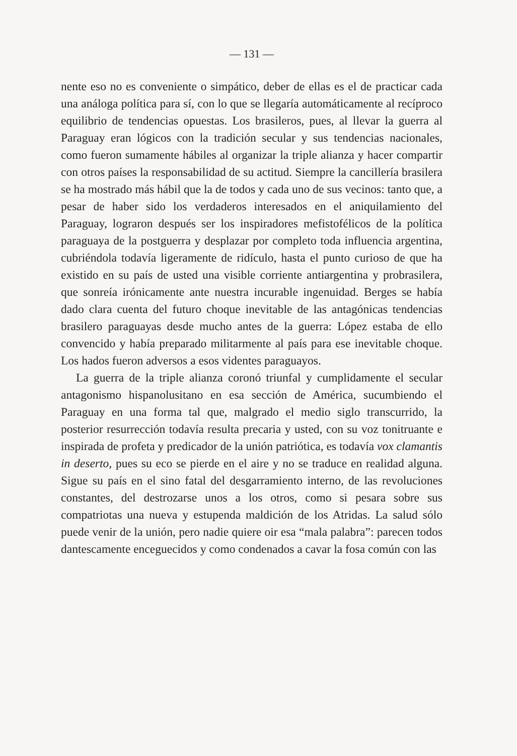— 131 —
nente eso no es conveniente o simpático, deber de ellas es el de practicar cada una análoga política para sí, con lo que se llegaría automáticamente al recíproco equilibrio de tendencias opuestas. Los brasileros, pues, al llevar la guerra al Paraguay eran lógicos con la tradición secular y sus tendencias nacionales, como fueron sumamente hábiles al organizar la triple alianza y hacer compartir con otros países la responsabilidad de su actitud. Siempre la cancillería brasilera se ha mostrado más hábil que la de todos y cada uno de sus vecinos: tanto que, a pesar de haber sido los verdaderos interesados en el aniquilamiento del Paraguay, lograron después ser los inspiradores mefistofélicos de la política paraguaya de la postguerra y desplazar por completo toda influencia argentina, cubriéndola todavía ligeramente de ridículo, hasta el punto curioso de que ha existido en su país de usted una visible corriente antiargentina y probrasilera, que sonreía irónicamente ante nuestra incurable ingenuidad. Berges se había dado clara cuenta del futuro choque inevitable de las antagónicas tendencias brasilero paraguayas desde mucho antes de la guerra: López estaba de ello convencido y había preparado militarmente al país para ese inevitable choque. Los hados fueron adversos a esos videntes paraguayos.
La guerra de la triple alianza coronó triunfal y cumplidamente el secular antagonismo hispanolusitano en esa sección de América, sucumbiendo el Paraguay en una forma tal que, malgrado el medio siglo transcurrido, la posterior resurrección todavía resulta precaria y usted, con su voz tonitruante e inspirada de profeta y predicador de la unión patriótica, es todavía vox clamantis in deserto, pues su eco se pierde en el aire y no se traduce en realidad alguna. Sigue su país en el sino fatal del desgarramiento interno, de las revoluciones constantes, del destrozarse unos a los otros, como si pesara sobre sus compatriotas una nueva y estupenda maldición de los Atridas. La salud sólo puede venir de la unión, pero nadie quiere oir esa “mala palabra”: parecen todos dantescamente enceguecidos y como condenados a cavar la fosa común con las